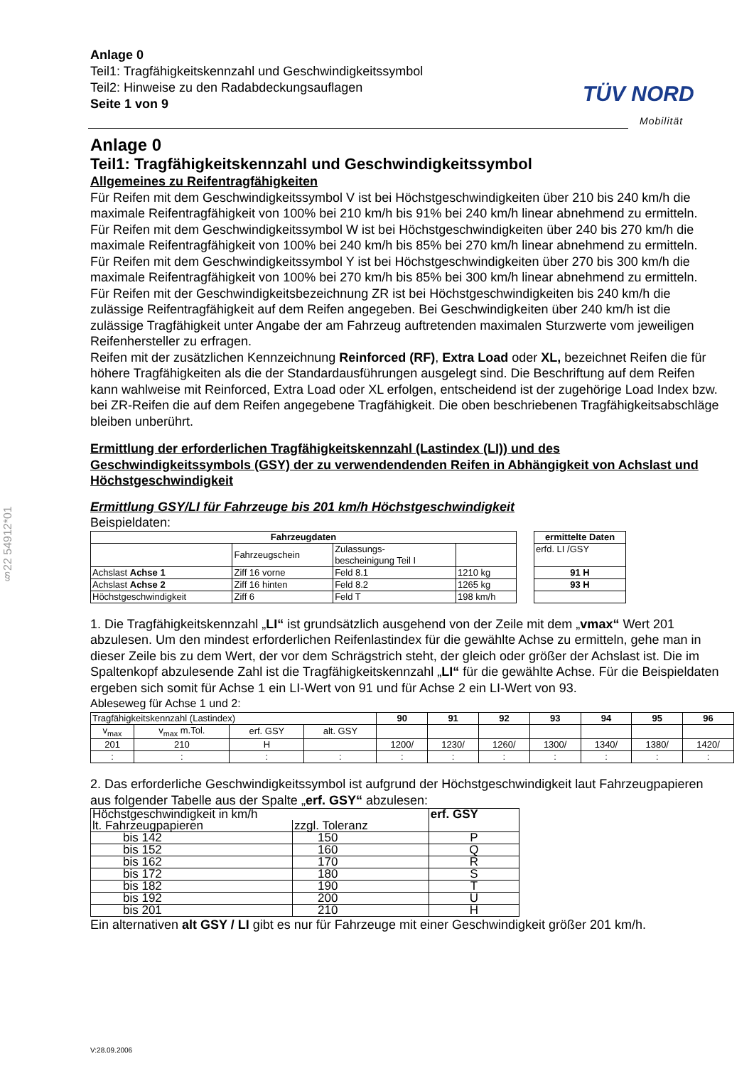Anlage 0
Teil1: Tragfähigkeitskennzahl und Geschwindigkeitssymbol
Teil2: Hinweise zu den Radabdeckungsauflagen
Seite 1 von 9
TÜV NORD
Mobilität
§22 54912*01
Anlage 0
Teil1: Tragfähigkeitskennzahl und Geschwindigkeitssymbol
Allgemeines zu Reifentragfähigkeiten
Für Reifen mit dem Geschwindigkeitssymbol V ist bei Höchstgeschwindigkeiten über 210 bis 240 km/h die maximale Reifentragfähigkeit von 100% bei 210 km/h bis 91% bei 240 km/h linear abnehmend zu ermitteln.
Für Reifen mit dem Geschwindigkeitssymbol W ist bei Höchstgeschwindigkeiten über 240 bis 270 km/h die maximale Reifentragfähigkeit von 100% bei 240 km/h bis 85% bei 270 km/h linear abnehmend zu ermitteln.
Für Reifen mit dem Geschwindigkeitssymbol Y ist bei Höchstgeschwindigkeiten über 270 bis 300 km/h die maximale Reifentragfähigkeit von 100% bei 270 km/h bis 85% bei 300 km/h linear abnehmend zu ermitteln.
Für Reifen mit der Geschwindigkeitsbezeichnung ZR ist bei Höchstgeschwindigkeiten bis 240 km/h die zulässige Reifentragfähigkeit auf dem Reifen angegeben. Bei Geschwindigkeiten über 240 km/h ist die zulässige Tragfähigkeit unter Angabe der am Fahrzeug auftretenden maximalen Sturzwerte vom jeweiligen Reifenhersteller zu erfragen.
Reifen mit der zusätzlichen Kennzeichnung Reinforced (RF), Extra Load oder XL, bezeichnet Reifen die für höhere Tragfähigkeiten als die der Standardausführungen ausgelegt sind. Die Beschriftung auf dem Reifen kann wahlweise mit Reinforced, Extra Load oder XL erfolgen, entscheidend ist der zugehörige Load Index bzw. bei ZR-Reifen die auf dem Reifen angegebene Tragfähigkeit. Die oben beschriebenen Tragfähigkeitsabschläge bleiben unberührt.
Ermittlung der erforderlichen Tragfähigkeitskennzahl (Lastindex (LI)) und des Geschwindigkeitssymbols (GSY) der zu verwendendenden Reifen in Abhängigkeit von Achslast und Höchstgeschwindigkeit
Ermittlung GSY/LI für Fahrzeuge bis 201 km/h Höchstgeschwindigkeit
Beispieldaten:
| Fahrzeugdaten | | | |
| --- | --- | --- | --- |
| | Fahrzeugschein | Zulassungs- bescheinigung Teil I | |
| Achslast Achse 1 | Ziff 16 vorne | Feld 8.1 | 1210 kg |
| Achslast Achse 2 | Ziff 16 hinten | Feld 8.2 | 1265 kg |
| Höchstgeschwindigkeit | Ziff 6 | Feld T | 198 km/h |
| ermittelte Daten |
| --- |
| erfd. LI /GSY |
| 91 H |
| 93 H |
1. Die Tragfähigkeitskennzahl „LI“ ist grundsätzlich ausgehend von der Zeile mit dem „vmax“ Wert 201 abzulesen. Um den mindest erforderlichen Reifenlastindex für die gewählte Achse zu ermitteln, gehe man in dieser Zeile bis zu dem Wert, der vor dem Schrägstrich steht, der gleich oder größer der Achslast ist. Die im Spaltenkopf abzulesende Zahl ist die Tragfähigkeitskennzahl „LI“ für die gewählte Achse. Für die Beispieldaten ergeben sich somit für Achse 1 ein LI-Wert von 91 und für Achse 2 ein LI-Wert von 93.
Ableseweg für Achse 1 und 2:
| Tragfähigkeitskennzahl (Lastindex) | | | | 90 | 91 | 92 | 93 | 94 | 95 | 96 |
| v<sub>max</sub> | v<sub>max</sub> m.Tol. | erf. GSY | alt. GSY | | | | | | | |
| 201 | 210 | H | | 1200/ | 1230/ | 1260/ | 1300/ | 1340/ | 1380/ | 1420/ |
| : | : | : | : | : | : | : | : | : | : | : |
2. Das erforderliche Geschwindigkeitssymbol ist aufgrund der Höchstgeschwindigkeit laut Fahrzeugpapieren aus folgender Tabelle aus der Spalte „erf. GSY“ abzulesen:
| Höchstgeschwindigkeit in km/h | | erf. GSY |
| lt. Fahrzeugpapieren | zzgl. Toleranz | |
| bis 142 | 150 | P |
| bis 152 | 160 | Q |
| bis 162 | 170 | R |
| bis 172 | 180 | S |
| bis 182 | 190 | T |
| bis 192 | 200 | U |
| bis 201 | 210 | H |
Ein alternativen alt GSY / LI gibt es nur für Fahrzeuge mit einer Geschwindigkeit größer 201 km/h.
V:28.09.2006